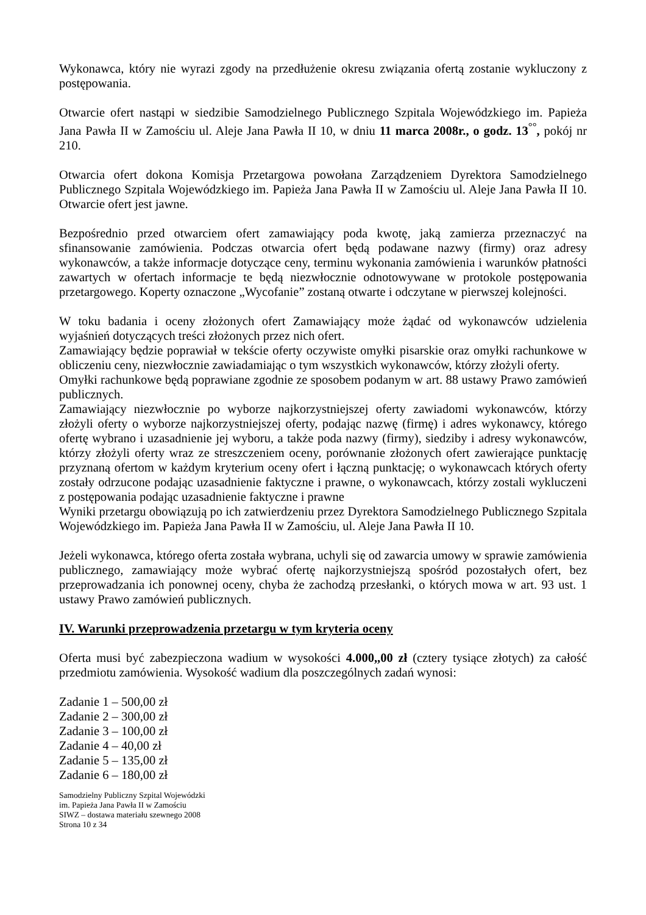Wykonawca, który nie wyrazi zgody na przedłużenie okresu związania ofertą zostanie wykluczony z postępowania.
Otwarcie ofert nastąpi w siedzibie Samodzielnego Publicznego Szpitala Wojewódzkiego im. Papieża Jana Pawła II w Zamościu ul. Aleje Jana Pawła II 10, w dniu 11 marca 2008r., o godz. 13<sup>°°</sup>, pokój nr 210.
Otwarcia ofert dokona Komisja Przetargowa powołana Zarządzeniem Dyrektora Samodzielnego Publicznego Szpitala Wojewódzkiego im. Papieża Jana Pawła II w Zamościu ul. Aleje Jana Pawła II 10. Otwarcie ofert jest jawne.
Bezpośrednio przed otwarciem ofert zamawiający poda kwotę, jaką zamierza przeznaczyć na sfinansowanie zamówienia. Podczas otwarcia ofert będą podawane nazwy (firmy) oraz adresy wykonawców, a także informacje dotyczące ceny, terminu wykonania zamówienia i warunków płatności zawartych w ofertach informacje te będą niezwłocznie odnotowywane w protokole postępowania przetargowego. Koperty oznaczone „Wycofanie” zostaną otwarte i odczytane w pierwszej kolejności.
W toku badania i oceny złożonych ofert Zamawiający może żądać od wykonawców udzielenia wyjaśnień dotyczących treści złożonych przez nich ofert.
Zamawiający będzie poprawiał w tekście oferty oczywiste omyłki pisarskie oraz omyłki rachunkowe w obliczeniu ceny, niezwłocznie zawiadamiając o tym wszystkich wykonawców, którzy złożyli oferty.
Omyłki rachunkowe będą poprawiane zgodnie ze sposobem podanym w art. 88 ustawy Prawo zamówień publicznych.
Zamawiający niezwłocznie po wyborze najkorzystniejszej oferty zawiadomi wykonawców, którzy złożyli oferty o wyborze najkorzystniejszej oferty, podając nazwę (firmę) i adres wykonawcy, którego ofertę wybrano i uzasadnienie jej wyboru, a także poda nazwy (firmy), siedziby i adresy wykonawców, którzy złożyli oferty wraz ze streszczeniem oceny, porównanie złożonych ofert zawierające punktację przyznaną ofertom w każdym kryterium oceny ofert i łączną punktację; o wykonawcach których oferty zostały odrzucone podając uzasadnienie faktyczne i prawne, o wykonawcach, którzy zostali wykluczeni z postępowania podając uzasadnienie faktyczne i prawne
Wyniki przetargu obowiązują po ich zatwierdzeniu przez Dyrektora Samodzielnego Publicznego Szpitala Wojewódzkiego im. Papieża Jana Pawła II w Zamościu, ul. Aleje Jana Pawła II 10.
Jeżeli wykonawca, którego oferta została wybrana, uchyli się od zawarcia umowy w sprawie zamówienia publicznego, zamawiający może wybrać ofertę najkorzystniejszą spośród pozostałych ofert, bez przeprowadzania ich ponownej oceny, chyba że zachodzą przesłanki, o których mowa w art. 93 ust. 1 ustawy Prawo zamówień publicznych.
IV. Warunki przeprowadzenia przetargu w tym kryteria oceny
Oferta musi być zabezpieczona wadium w wysokości 4.000,,00 zł (cztery tysiące złotych) za całość przedmiotu zamówienia. Wysokość wadium dla poszczególnych zadań wynosi:
Zadanie 1 – 500,00 zł
Zadanie 2 – 300,00 zł
Zadanie 3 – 100,00 zł
Zadanie 4 – 40,00 zł
Zadanie 5 – 135,00 zł
Zadanie 6 – 180,00 zł
Samodzielny Publiczny Szpital Wojewódzki
im. Papieża Jana Pawła II w Zamościu
SIWZ – dostawa materiału szewnego 2008
Strona 10 z 34